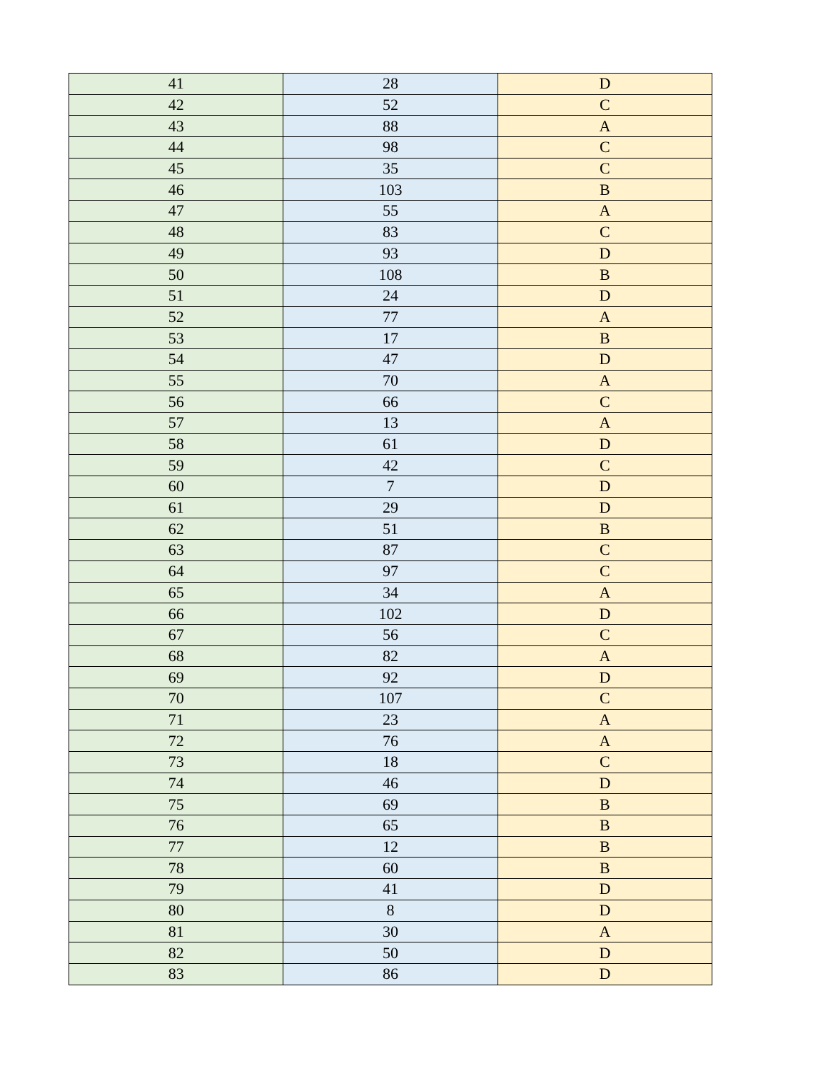| 41 | 28 | D |
| 42 | 52 | C |
| 43 | 88 | A |
| 44 | 98 | C |
| 45 | 35 | C |
| 46 | 103 | B |
| 47 | 55 | A |
| 48 | 83 | C |
| 49 | 93 | D |
| 50 | 108 | B |
| 51 | 24 | D |
| 52 | 77 | A |
| 53 | 17 | B |
| 54 | 47 | D |
| 55 | 70 | A |
| 56 | 66 | C |
| 57 | 13 | A |
| 58 | 61 | D |
| 59 | 42 | C |
| 60 | 7 | D |
| 61 | 29 | D |
| 62 | 51 | B |
| 63 | 87 | C |
| 64 | 97 | C |
| 65 | 34 | A |
| 66 | 102 | D |
| 67 | 56 | C |
| 68 | 82 | A |
| 69 | 92 | D |
| 70 | 107 | C |
| 71 | 23 | A |
| 72 | 76 | A |
| 73 | 18 | C |
| 74 | 46 | D |
| 75 | 69 | B |
| 76 | 65 | B |
| 77 | 12 | B |
| 78 | 60 | B |
| 79 | 41 | D |
| 80 | 8 | D |
| 81 | 30 | A |
| 82 | 50 | D |
| 83 | 86 | D |